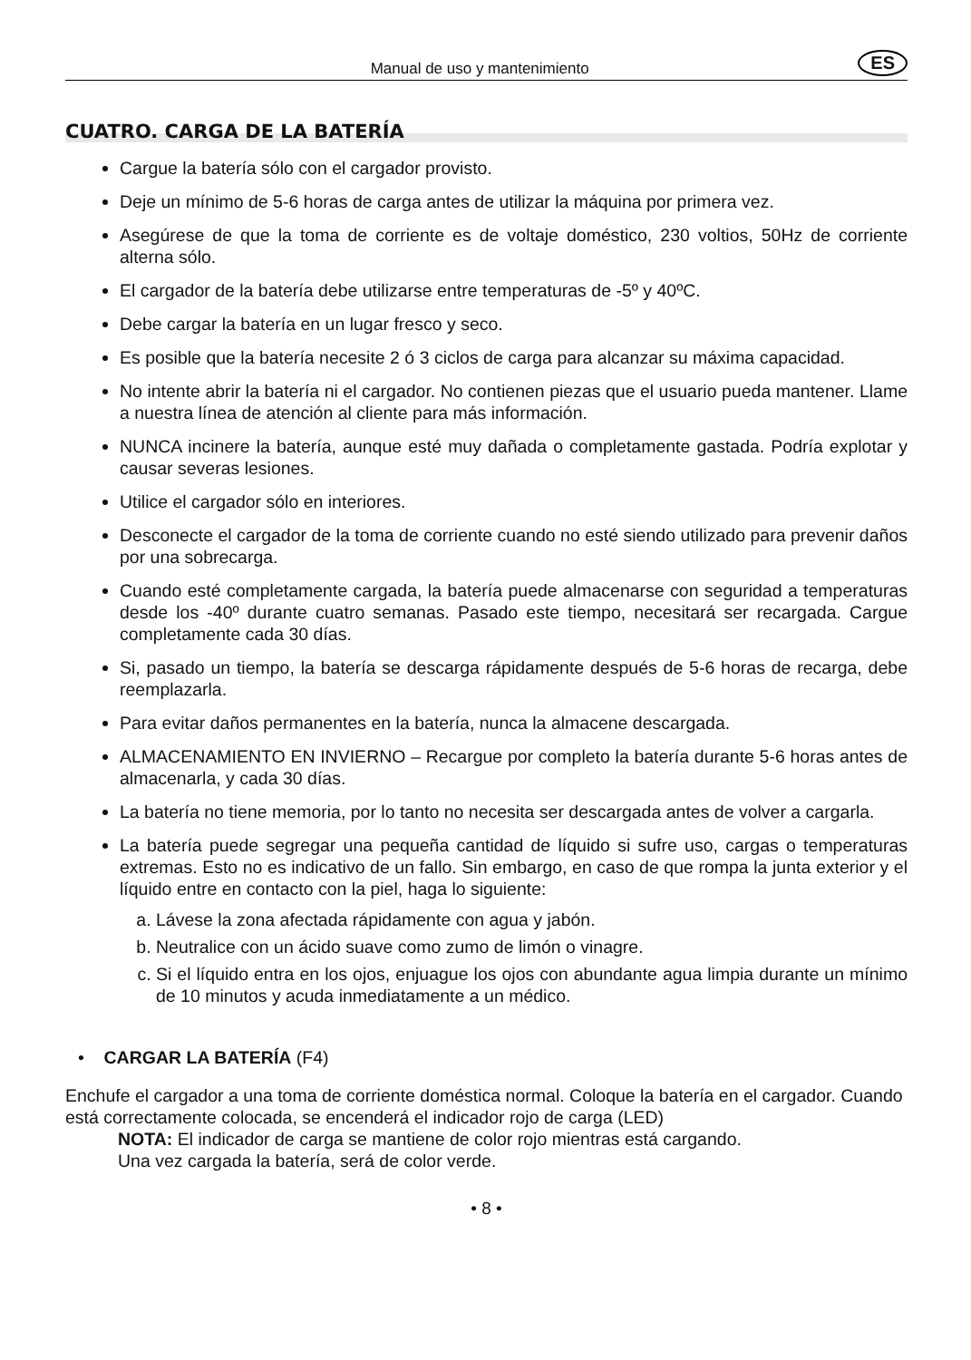Manual de uso y mantenimiento ES
CUATRO. CARGA DE LA BATERÍA
Cargue la batería sólo con el cargador provisto.
Deje un mínimo de 5-6 horas de carga antes de utilizar la máquina por primera vez.
Asegúrese de que la toma de corriente es de voltaje doméstico, 230 voltios, 50Hz de corriente alterna sólo.
El cargador de la batería debe utilizarse entre temperaturas de -5º y 40ºC.
Debe cargar la batería en un lugar fresco y seco.
Es posible que la batería necesite 2 ó 3 ciclos de carga para alcanzar su máxima capacidad.
No intente abrir la batería ni el cargador. No contienen piezas que el usuario pueda mantener. Llame a nuestra línea de atención al cliente para más información.
NUNCA incinere la batería, aunque esté muy dañada o completamente gastada. Podría explotar y causar severas lesiones.
Utilice el cargador sólo en interiores.
Desconecte el cargador de la toma de corriente cuando no esté siendo utilizado para prevenir daños por una sobrecarga.
Cuando esté completamente cargada, la batería puede almacenarse con seguridad a temperaturas desde los -40º durante cuatro semanas. Pasado este tiempo, necesitará ser recargada. Cargue completamente cada 30 días.
Si, pasado un tiempo, la batería se descarga rápidamente después de 5-6 horas de recarga, debe reemplazarla.
Para evitar daños permanentes en la batería, nunca la almacene descargada.
ALMACENAMIENTO EN INVIERNO – Recargue por completo la batería durante 5-6 horas antes de almacenarla, y cada 30 días.
La batería no tiene memoria, por lo tanto no necesita ser descargada antes de volver a cargarla.
La batería puede segregar una pequeña cantidad de líquido si sufre uso, cargas o temperaturas extremas. Esto no es indicativo de un fallo. Sin embargo, en caso de que rompa la junta exterior y el líquido entre en contacto con la piel, haga lo siguiente:
a. Lávese la zona afectada rápidamente con agua y jabón.
b. Neutralice con un ácido suave como zumo de limón o vinagre.
c. Si el líquido entra en los ojos, enjuague los ojos con abundante agua limpia durante un mínimo de 10 minutos y acuda inmediatamente a un médico.
• CARGAR LA BATERÍA (F4)
Enchufe el cargador a una toma de corriente doméstica normal. Coloque la batería en el cargador. Cuando está correctamente colocada, se encenderá el indicador rojo de carga (LED)
NOTA: El indicador de carga se mantiene de color rojo mientras está cargando.
Una vez cargada la batería, será de color verde.
• 8 •